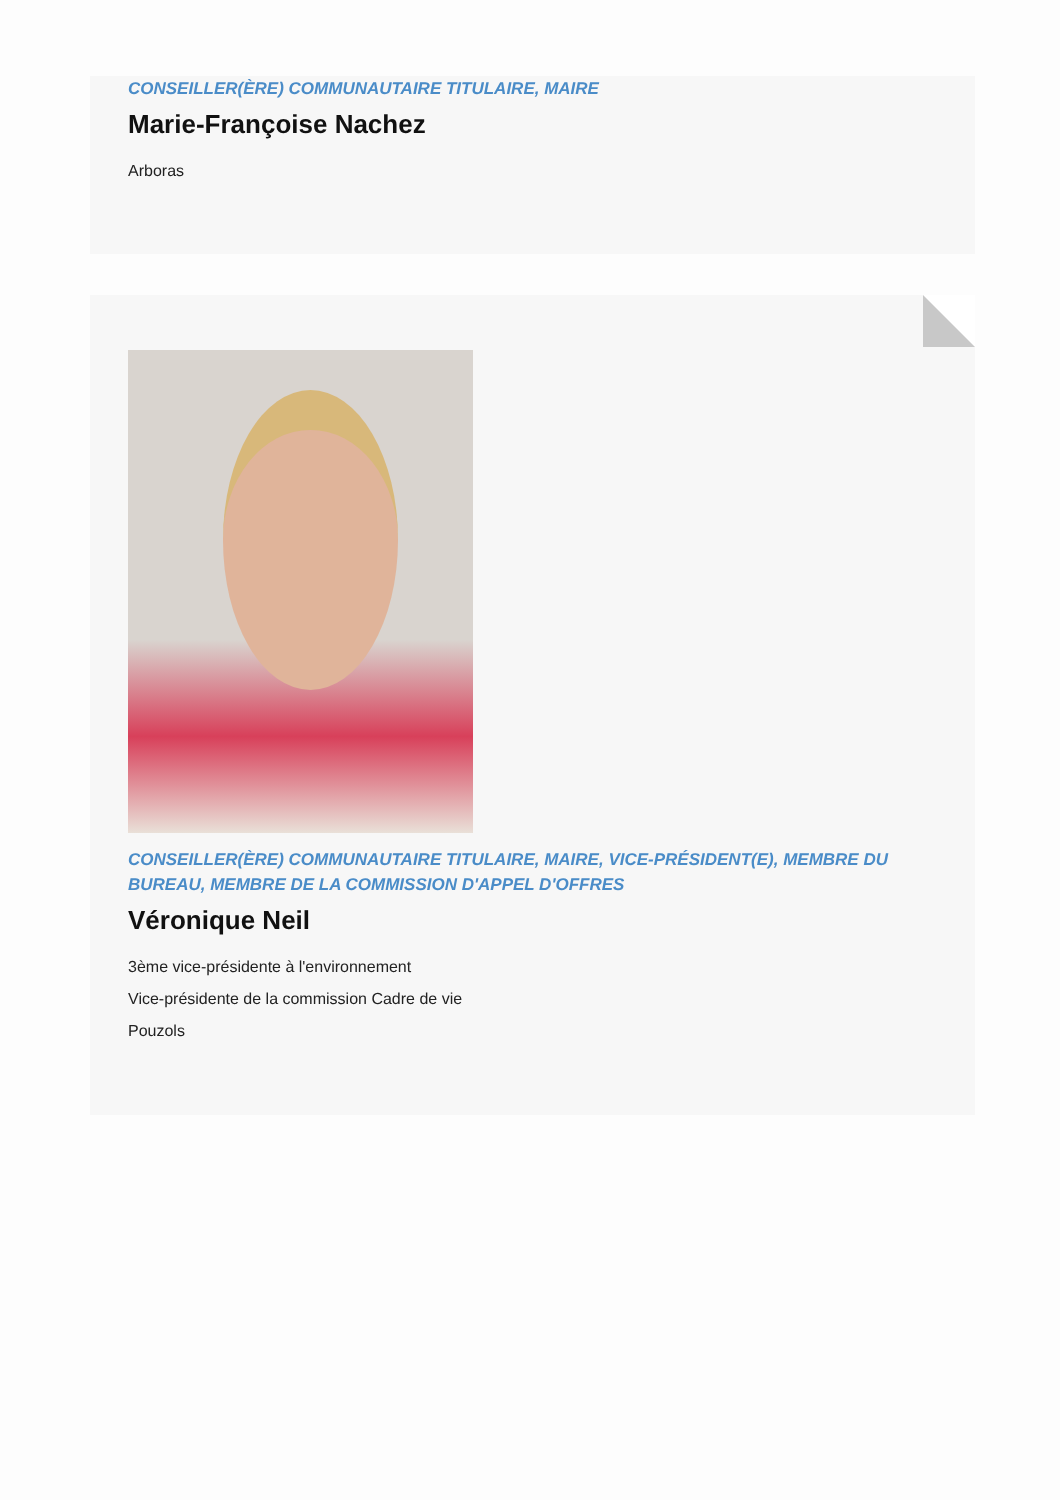CONSEILLER(ÈRE) COMMUNAUTAIRE TITULAIRE, MAIRE
Marie-Françoise Nachez
Arboras
CONSEILLER(ÈRE) COMMUNAUTAIRE TITULAIRE, MAIRE, VICE-PRÉSIDENT(E), MEMBRE DU BUREAU, MEMBRE DE LA COMMISSION D'APPEL D'OFFRES
Véronique Neil
3ème vice-présidente à l'environnement
Vice-présidente de la commission Cadre de vie
Pouzols